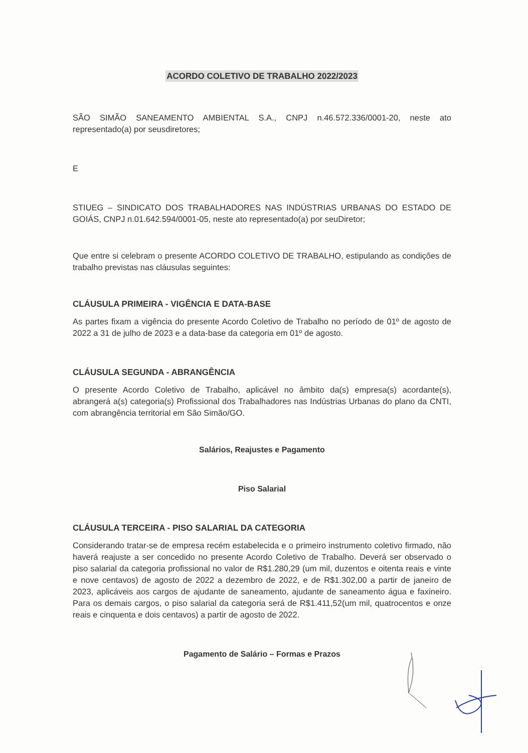ACORDO COLETIVO DE TRABALHO 2022/2023
SÃO SIMÃO SANEAMENTO AMBIENTAL S.A., CNPJ n.46.572.336/0001-20, neste ato representado(a) por seusdiretores;
E
STIUEG – SINDICATO DOS TRABALHADORES NAS INDÚSTRIAS URBANAS DO ESTADO DE GOIÁS, CNPJ n.01.642.594/0001-05, neste ato representado(a) por seuDiretor;
Que entre si celebram o presente ACORDO COLETIVO DE TRABALHO, estipulando as condições de trabalho previstas nas cláusulas seguintes:
CLÁUSULA PRIMEIRA - VIGÊNCIA E DATA-BASE
As partes fixam a vigência do presente Acordo Coletivo de Trabalho no período de 01º de agosto de 2022 a 31 de julho de 2023 e a data-base da categoria em 01º de agosto.
CLÁUSULA SEGUNDA - ABRANGÊNCIA
O presente Acordo Coletivo de Trabalho, aplicável no âmbito da(s) empresa(s) acordante(s), abrangerá a(s) categoria(s) Profissional dos Trabalhadores nas Indústrias Urbanas do plano da CNTI, com abrangência territorial em São Simão/GO.
Salários, Reajustes e Pagamento
Piso Salarial
CLÁUSULA TERCEIRA - PISO SALARIAL DA CATEGORIA
Considerando tratar-se de empresa recém estabelecida e o primeiro instrumento coletivo firmado, não haverá reajuste a ser concedido no presente Acordo Coletivo de Trabalho. Deverá ser observado o piso salarial da categoria profissional no valor de R$1.280,29 (um mil, duzentos e oitenta reais e vinte e nove centavos) de agosto de 2022 a dezembro de 2022, e de R$1.302,00 a partir de janeiro de 2023, aplicáveis aos cargos de ajudante de saneamento, ajudante de saneamento água e faxineiro. Para os demais cargos, o piso salarial da categoria será de R$1.411,52(um mil, quatrocentos e onze reais e cinquenta e dois centavos) a partir de agosto de 2022.
Pagamento de Salário – Formas e Prazos